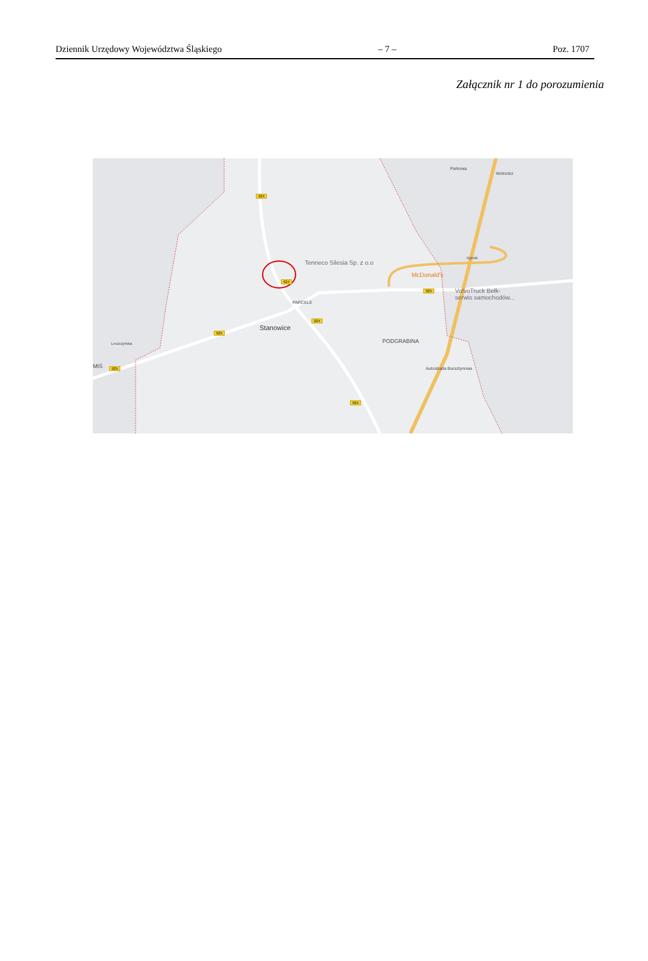Dziennik Urzędowy Województwa Śląskiego – 7 – Poz. 1707
Załącznik nr 1 do porozumienia
924
924
924
924
925
925
925
Parkowa
Wolności
Rybnik
Tenneco Silesia Sp. z o.o
McDonald's
VolvoTruck Bełk-
serwis samochodów...
PARCELE
Stanowice
PODGRABINA Leszczyńska
MIŚ Autostrada Bursztynowa